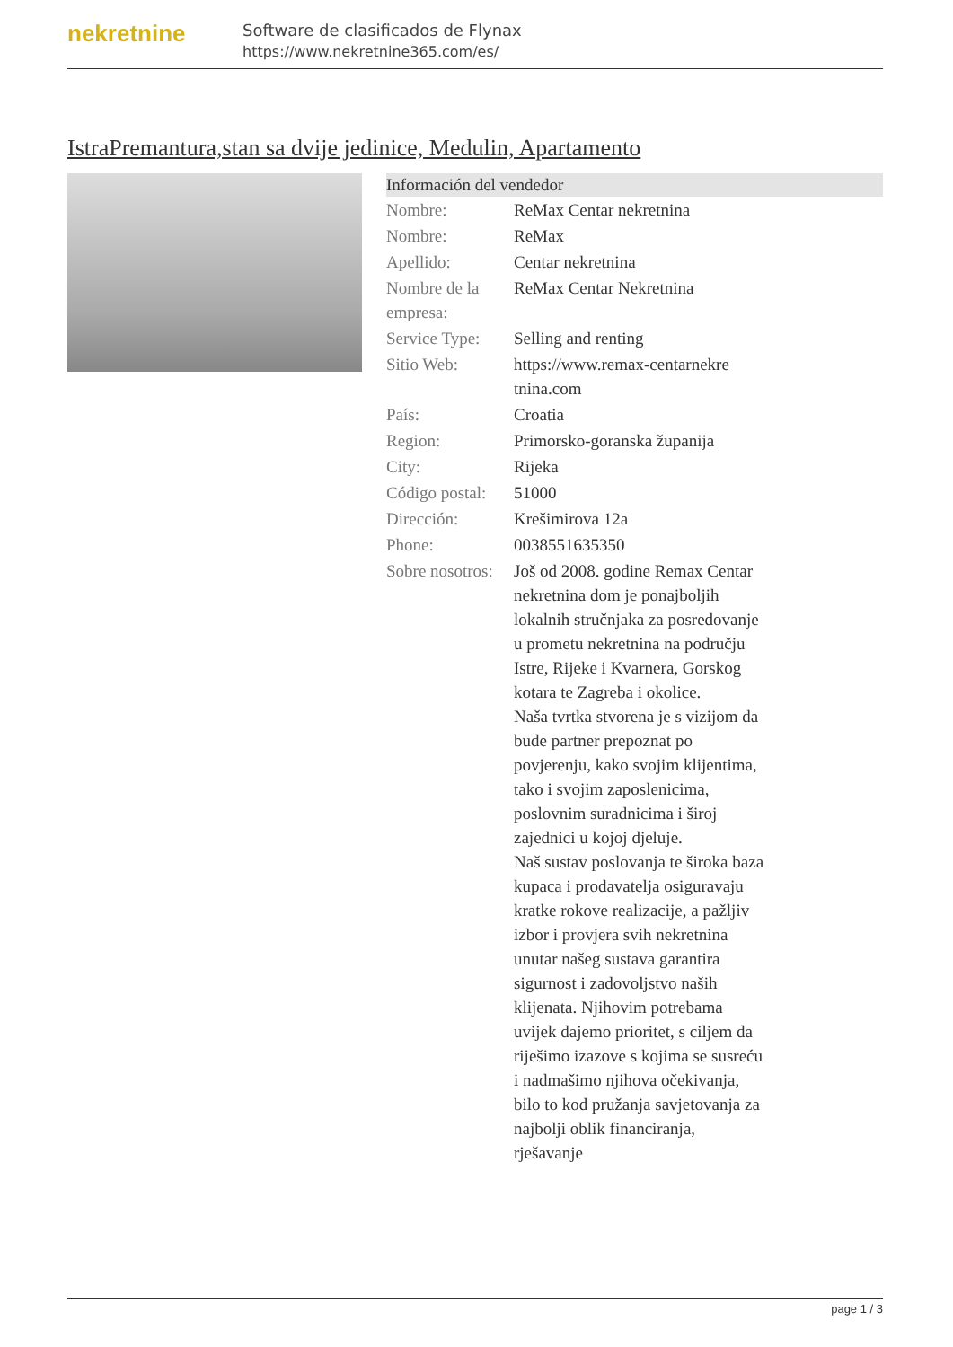nekretnine
Software de clasificados de Flynax
https://www.nekretnine365.com/es/
IstraPremantura,stan sa dvije jedinice, Medulin, Apartamento
| Información del vendedor | | |
| --- | --- | --- |
| Nombre: | ReMax Centar nekretnina | |
| Nombre: | ReMax | |
| Apellido: | Centar nekretnina | |
| Nombre de la empresa: | ReMax Centar Nekretnina | |
| Service Type: | Selling and renting | |
| Sitio Web: | https://www.remax-centarnekre tnina.com | |
| País: | Croatia | |
| Region: | Primorsko-goranska županija | |
| City: | Rijeka | |
| Código postal: | 51000 | |
| Dirección: | Krešimirova 12a | |
| Phone: | 0038551635350 | |
| Sobre nosotros: | Još od 2008. godine Remax Centar nekretnina dom je ponajboljih lokalnih stručnjaka za posredovanje u prometu nekretnina na području Istre, Rijeke i Kvarnera, Gorskog kotara te Zagreba i okolice. Naša tvrtka stvorena je s vizijom da bude partner prepoznat po povjerenju, kako svojim klijentima, tako i svojim zaposlenicima, poslovnim suradnicima i široj zajednici u kojoj djeluje. Naš sustav poslovanja te široka baza kupaca i prodavatelja osiguravaju kratke rokove realizacije, a pažljiv izbor i provjera svih nekretnina unutar našeg sustava garantira sigurnost i zadovoljstvo naših klijenata. Njihovim potrebama uvijek dajemo prioritet, s ciljem da riješimo izazove s kojima se susreću i nadmašimo njihova očekivanja, bilo to kod pružanja savjetovanja za najbolji oblik financiranja, rješavanje | |
page 1 / 3